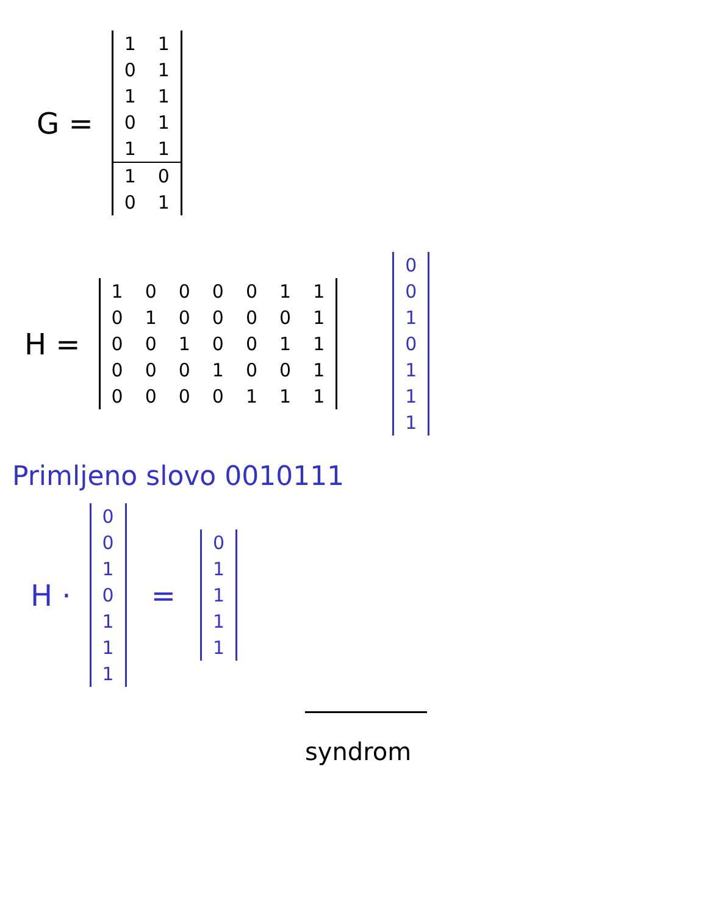G =
| 1 | 1 |
| 0 | 1 |
| 1 | 1 |
| 0 | 1 |
| 1 | 1 |
| 1 | 0 |
| 0 | 1 |
H =
| 1 | 0 | 0 | 0 | 0 | 1 | 1 |
| 0 | 1 | 0 | 0 | 0 | 0 | 1 |
| 0 | 0 | 1 | 0 | 0 | 1 | 1 |
| 0 | 0 | 0 | 1 | 0 | 0 | 1 |
| 0 | 0 | 0 | 0 | 1 | 1 | 1 |
| 0 |
| 0 |
| 1 |
| 0 |
| 1 |
| 1 |
| 1 |
Primljeno slovo 0010111
H ·
| 0 |
| 0 |
| 1 |
| 0 |
| 1 |
| 1 |
| 1 |
=
| 0 |
| 1 |
| 1 |
| 1 |
| 1 |
syndrom